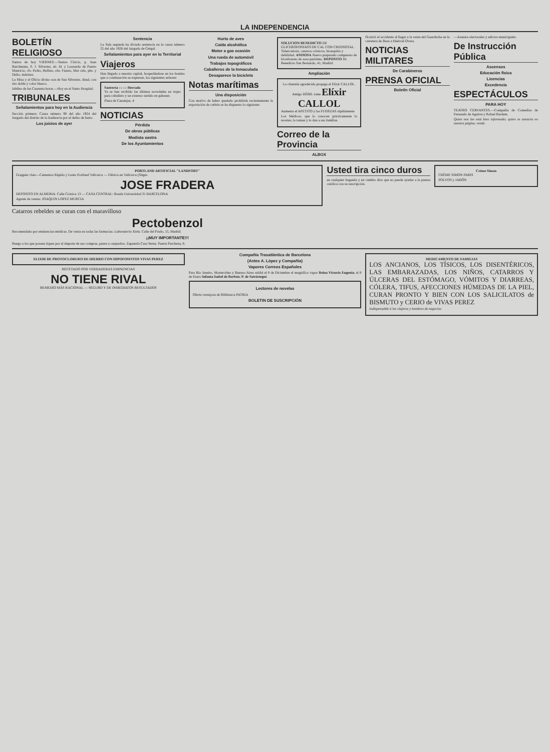LA INDEPENDENCIA
BOLETÍN RELIGIOSO
Santos de hoy VIERNES.—Santos Ciricio, p. Juan Barchmans, S. J. Silvestre, ab. fd. y Leonardo de Puerto Mauricio, cfs. Pedro, Bellino, obs. Fausto, Mar celo, pbs. y Didio, mártires.
La Misa y el Oficio divino son de San Silvestre, Abad, con rito doble y color blanco.
Jubileo de las Cuarenta horas.—Hoy en el Santo Hospital.
TRIBUNALES
Señalamientos para hoy en la Audiencia
Sección primera: Causa número 90 del año 1924 del Juzgado del distrito de la Audiencia por el delito de hurto.
Los juicios de ayer
Sentencia
La Sala segunda ha dictado sentencia en la causa número 25 del año 1926 del Juzgado de Gérgal.
Señalamientos para ayer en lo Territorial
Viajeros
Han llegado a nuestra capital, hospedándose en los hoteles que a continuación se expresan, los siguientes señores:
Sastrería :-: :-: Herrada
Ya se han recibido las últimas novedades en trajes para caballero y un extenso surtido en gabanes.
Plaza de Canalejas, 4
NOTICIAS
Pérdida
De obras públicas
Modista sastra
De los Ayuntamientos
Hurto de aves
Caída alcohólica
Motor a gas ocasión
Una rueda de automóvil
Trabajos topográficos
Caballeros de la Inmaculada
Desaparece la bicicleta
Notas marítimas
Una disposición
Con motivo de haber quedado prohibida recientemente la exportación de carbón se ha dispuesto lo siguiente:
SOLUCION BENEDICTO DE GLICEROFOSFATO DE CAL CON CREOSOTAL. Tuberculosis, catarros crónicos, bronquitis y debilidad. ANISOSA Nuevo preparado compuesto de bicarbonato de sosa purísimo. DEPOSITO Dr. Benedicto San Bernardo, 41, Madrid.
Ampliación
La clientela agradecida propaga el Elíxir CALLOL. Amigo DÉBIL tome Elíxir CALLOL
Aumenta el APETITO y las FUERZAS rápidamente
Los Médicos, que lo conocen prácticamente lo recetan, lo toman y lo dan a sus familias
Correo de la Provincia
ALBOX
Ocurrió el accidente al llegar a la venta del Guarducha en la carretera de Baza a Huércal-Overa.
NOTICIAS MILITARES
De Carabineros
PRENSA OFICIAL
Boletín Oficial
—Asuntos electorales y edictos municipales.
De Instrucción Pública
Ascensos
Educación física
Licencias
Excedencia
ESPECTÁCULOS
PARA HOY
TEATRO CERVANTES.—Compañía de Comedias de Fernando de Aguirre y Rafael Bardem.
Quien nos lee está bien informado; quien se anuncia en nuestra página, vende.
PORTLAND ARTIFICIAL "LANDFORT"
Grappier claro.--Cementos Rápido y Lento Portland Vallcarca — Fábrica en Vallcarca (Sitges
JOSE FRADERA
DEPOSITO EN ALMERIA: Calle Crónica 13 — CASA CENTRAL: Ronda Universidad 31 BARCELONA
Agente de ventas: JOAQUIN LOPEZ MURCIA
Catarros rebeldes se curan con el maravilloso
Pectobenzol
Recomendado por eminencias médicas. De venta en todas las farmacias. Laboratorio Xiela. Calle del Prado, 15, Madrid.
¡¡MUY IMPORTANTE!!!
Ruego a los que posean tiques por el importe de sus compras, pasen a canjearlos. Zapatería Casa Serna. Puerta Purchena, 6.
Usted tira cinco duros
en cualquier bagatela y en cambio dice que no puede ayudar a la prensa católica con su suscripción.
Crème Simon
CRÈME SIMON PARIS
POLVOS y JABÓN
ELIXIR DE PROTOCLORURO DE HIERRO CON HIPOFOSFITOS VIVAS PEREZ
RECETADO POR VERDADERAS EMINENCIAS
NO TIENE RIVAL
REMEDIO MÁS RACIONAL — SEGURO Y DE INMEDIATOS RESULTADOS
Compañía Trasatlántica de Barcelona
(Antes A. López y Compañía)
Vapores Correos Españoles
Para Río Janeiro, Montevideo y Buenos Aires saldrá el 8 de Diciembre el magnífico vapor Reina Victoria Eugenia; el 8 de Enero Infanta Isabel de Borbón; P. de Satrústegui.
Lectores de novelas
Oferta ventajosa de Biblioteca PATRIA
BOLETIN DE SUSCRIPCIÓN
MEDICAMENTO DE FAMILIAS
LOS ANCIANOS, LOS TÍSICOS, LOS DISENTÉRICOS, LAS EMBARAZADAS, LOS NIÑOS, CATARROS Y ÚLCERAS DEL ESTÓMAGO, VÓMITOS Y DIARREAS, CÓLERA, TIFUS, AFECCIONES HÚMEDAS DE LA PIEL, CURAN PRONTO Y BIEN CON LOS SALICILATOS de BISMUTO y CERIO de VIVAS PEREZ
Indispensable á los viajeros y hombres de negocios